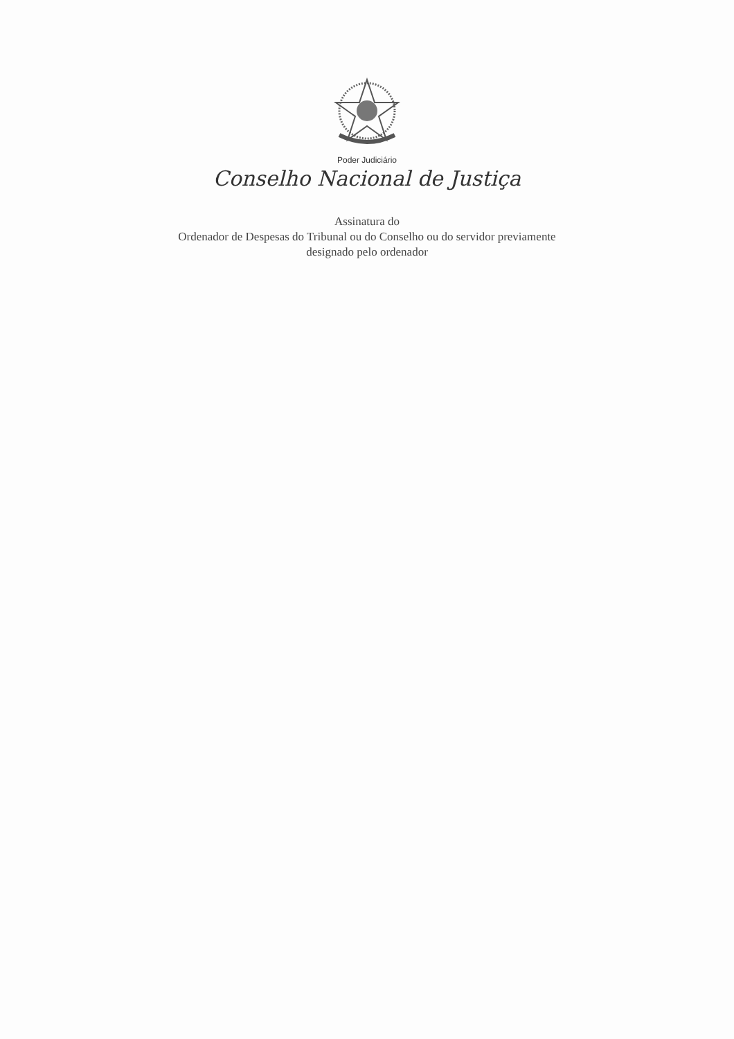Poder Judiciário
Conselho Nacional de Justiça
Assinatura do
Ordenador de Despesas do Tribunal ou do Conselho ou do servidor previamente
designado pelo ordenador